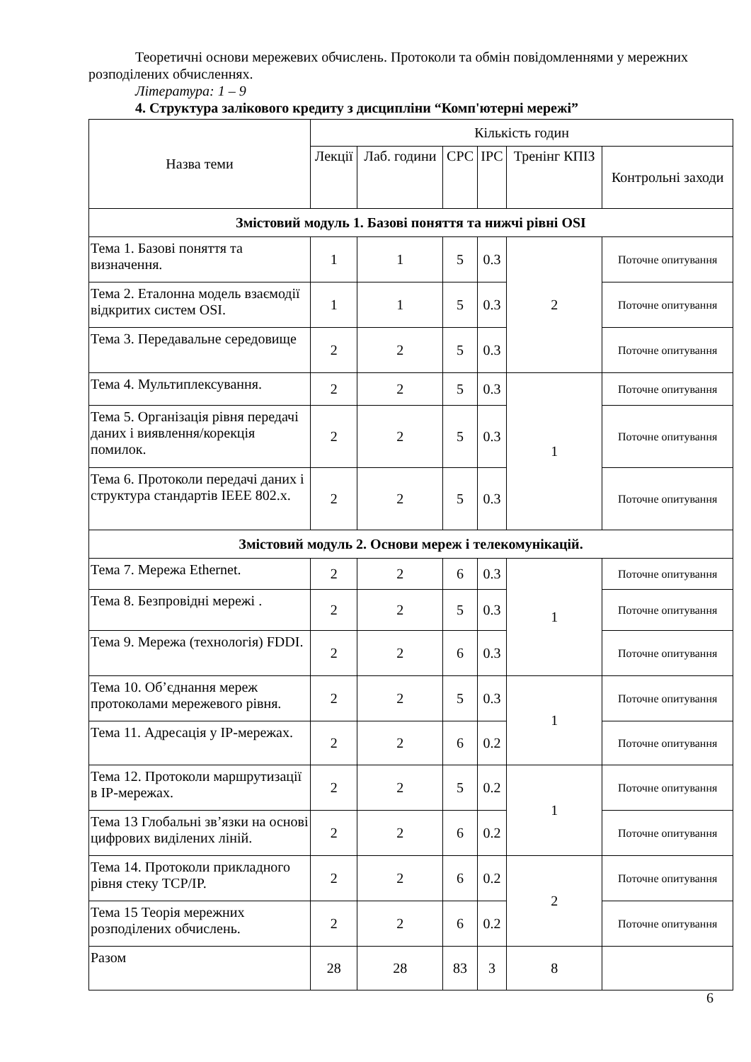Теоретичні основи мережевих обчислень. Протоколи та обмін повідомленнями у мережних розподілених обчисленнях.
Література: 1 – 9
4. Структура залікового кредиту з дисципліни “Комп'ютерні мережі”
| Назва теми | Кількість годин | | | | | |
| --- | --- | --- | --- | --- | --- | --- |
| | Лекції | Лаб. години | СРС | ІРС | Тренінг КПІЗ | Контрольні заходи |
| Змістовий модуль 1. Базові поняття та нижчі рівні OSI | | | | | | |
| Тема 1. Базові поняття та визначення. | 1 | 1 | 5 | 0.3 | 2 | Поточне опитування |
| Тема 2. Еталонна модель взаємодії відкритих систем OSI. | 1 | 1 | 5 | 0.3 | | Поточне опитування |
| Тема 3. Передавальне середовище | 2 | 2 | 5 | 0.3 | | Поточне опитування |
| Тема 4. Мультиплексування. | 2 | 2 | 5 | 0.3 | 1 | Поточне опитування |
| Тема 5. Організація рівня передачі даних і виявлення/корекція помилок. | 2 | 2 | 5 | 0.3 | | Поточне опитування |
| Тема 6. Протоколи передачі даних і структура стандартів IEEE 802.x. | 2 | 2 | 5 | 0.3 | | Поточне опитування |
| Змістовий модуль 2. Основи мереж і телекомунікацій. | | | | | | |
| Тема 7. Мережа Ethernet. | 2 | 2 | 6 | 0.3 | 1 | Поточне опитування |
| Тема 8. Безпровідні мережі . | 2 | 2 | 5 | 0.3 | | Поточне опитування |
| Тема 9. Мережа (технологія) FDDI. | 2 | 2 | 6 | 0.3 | | Поточне опитування |
| Тема 10. Об’єднання мереж протоколами мережевого рівня. | 2 | 2 | 5 | 0.3 | 1 | Поточне опитування |
| Тема 11. Адресація у IP-мережах. | 2 | 2 | 6 | 0.2 | | Поточне опитування |
| Тема 12. Протоколи маршрутизації в IP-мережах. | 2 | 2 | 5 | 0.2 | 1 | Поточне опитування |
| Тема 13 Глобальні зв’язки на основі цифрових виділених ліній. | 2 | 2 | 6 | 0.2 | | Поточне опитування |
| Тема 14. Протоколи прикладного рівня стеку TCP/IP. | 2 | 2 | 6 | 0.2 | 2 | Поточне опитування |
| Тема 15 Теорія мережних розподілених обчислень. | 2 | 2 | 6 | 0.2 | | Поточне опитування |
| Разом | 28 | 28 | 83 | 3 | 8 | |
6